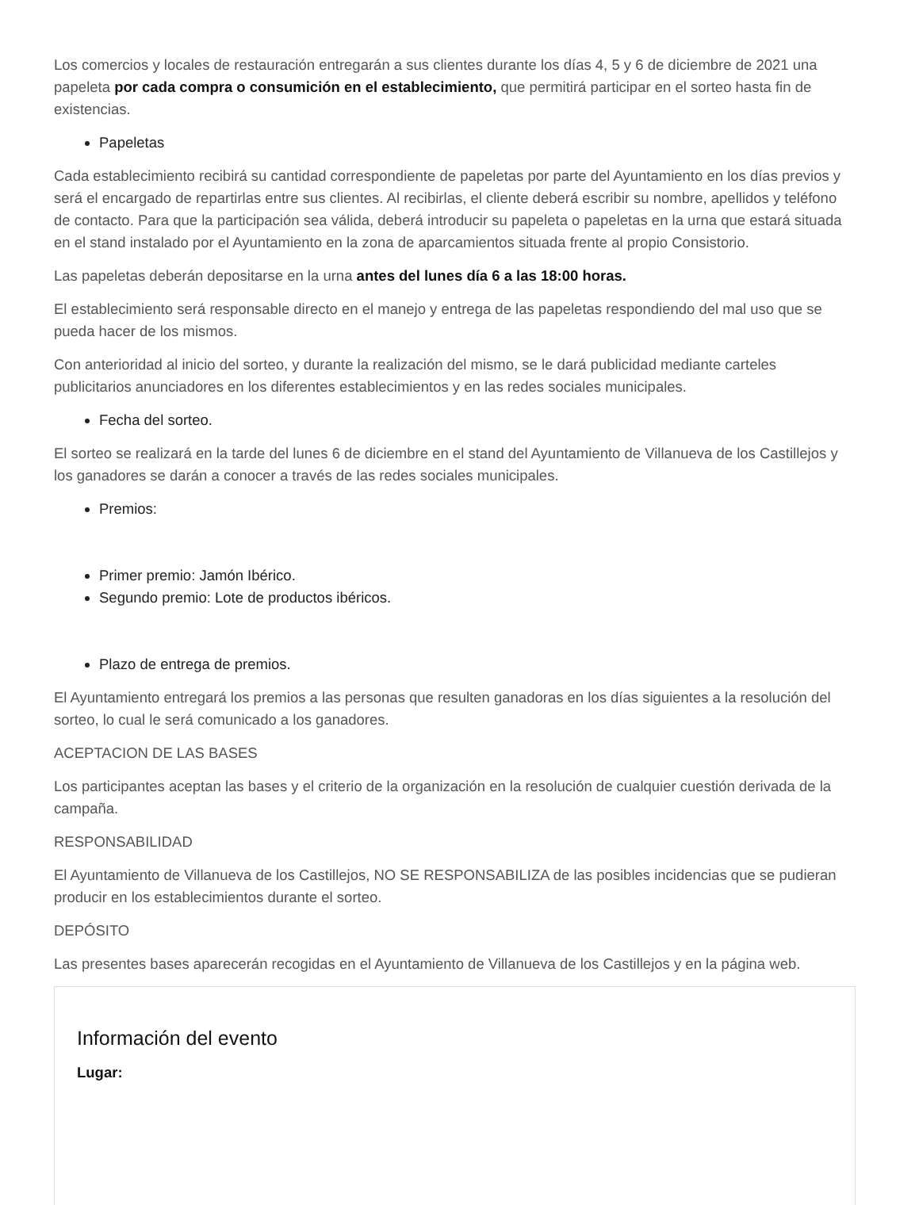Los comercios y locales de restauración entregarán a sus clientes durante los días 4, 5 y 6 de diciembre de 2021 una papeleta por cada compra o consumición en el establecimiento, que permitirá participar en el sorteo hasta fin de existencias.
Papeletas
Cada establecimiento recibirá su cantidad correspondiente de papeletas por parte del Ayuntamiento en los días previos y será el encargado de repartirlas entre sus clientes. Al recibirlas, el cliente deberá escribir su nombre, apellidos y teléfono de contacto. Para que la participación sea válida, deberá introducir su papeleta o papeletas en la urna que estará situada en el stand instalado por el Ayuntamiento en la zona de aparcamientos situada frente al propio Consistorio.
Las papeletas deberán depositarse en la urna antes del lunes día 6 a las 18:00 horas.
El establecimiento será responsable directo en el manejo y entrega de las papeletas respondiendo del mal uso que se pueda hacer de los mismos.
Con anterioridad al inicio del sorteo, y durante la realización del mismo, se le dará publicidad mediante carteles publicitarios anunciadores en los diferentes establecimientos y en las redes sociales municipales.
Fecha del sorteo.
El sorteo se realizará en la tarde del lunes 6 de diciembre en el stand del Ayuntamiento de Villanueva de los Castillejos y los ganadores se darán a conocer a través de las redes sociales municipales.
Premios:
Primer premio: Jamón Ibérico.
Segundo premio: Lote de productos ibéricos.
Plazo de entrega de premios.
El Ayuntamiento entregará los premios a las personas que resulten ganadoras en los días siguientes a la resolución del sorteo, lo cual le será comunicado a los ganadores.
ACEPTACION DE LAS BASES
Los participantes aceptan las bases y el criterio de la organización en la resolución de cualquier cuestión derivada de la campaña.
RESPONSABILIDAD
El Ayuntamiento de Villanueva de los Castillejos, NO SE RESPONSABILIZA de las posibles incidencias que se pudieran producir en los establecimientos durante el sorteo.
DEPÓSITO
Las presentes bases aparecerán recogidas en el Ayuntamiento de Villanueva de los Castillejos y en la página web.
Información del evento
Lugar: